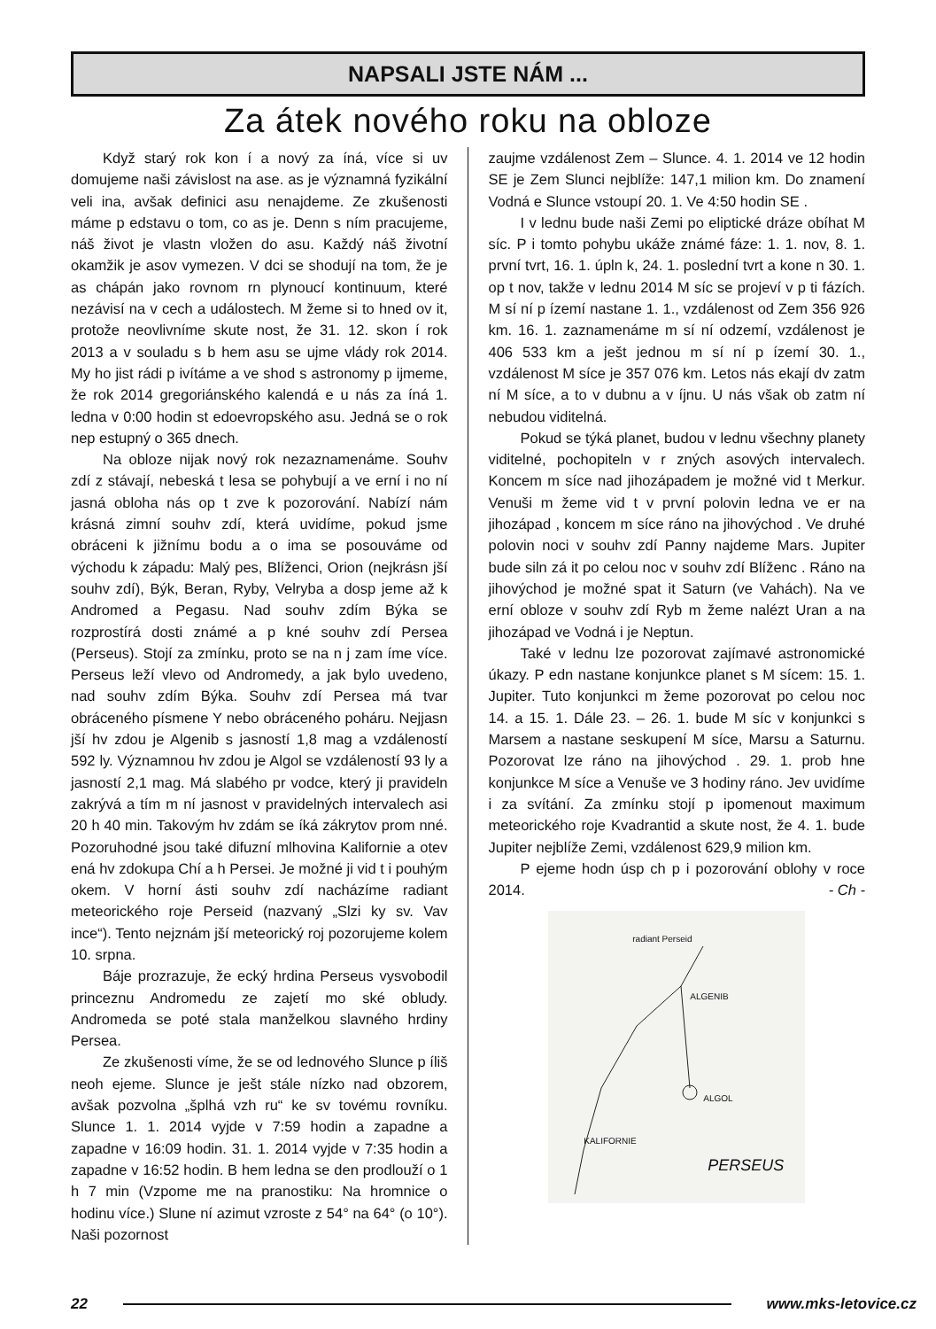NAPSALI JSTE NÁM ...
Za átek nového roku na obloze
Když starý rok kon í a nový za íná, více si uv domujeme naši závislost na ase. as je významná fyzikální veli ina, avšak definici asu nenajdeme. Ze zkušenosti máme p edstavu o tom, co as je. Denn s ním pracujeme, náš život je vlastn vložen do asu. Každý náš životní okamžik je asov vymezen. V dci se shodují na tom, že je as chápán jako rovnom rn plynoucí kontinuum, které nezávisí na v cech a událostech. M žeme si to hned ov it, protože neovlivníme skute nost, že 31. 12. skon í rok 2013 a v souladu s b hem asu se ujme vlády rok 2014. My ho jist rádi p ivítáme a ve shod s astronomy p ijmeme, že rok 2014 gregoriánského kalendá e u nás za íná 1. ledna v 0:00 hodin st edoevropského asu. Jedná se o rok nep estupný o 365 dnech.
Na obloze nijak nový rok nezaznamenáme. Souhv zdí z stávají, nebeská t lesa se pohybují a ve erní i no ní jasná obloha nás op t zve k pozorování. Nabízí nám krásná zimní souhv zdí, která uvidíme, pokud jsme obráceni k jižnímu bodu a o ima se posouváme od východu k západu: Malý pes, Blíženci, Orion (nejkrásn jší souhv zdí), Býk, Beran, Ryby, Velryba a dosp jeme až k Andromed a Pegasu. Nad souhv zdím Býka se rozprostírá dosti známé a p kné souhv zdí Persea (Perseus). Stojí za zmínku, proto se na n j zam íme více. Perseus leží vlevo od Andromedy, a jak bylo uvedeno, nad souhv zdím Býka. Souhv zdí Persea má tvar obráceného písmene Y nebo obráceného poháru. Nejjasn jší hv zdou je Algenib s jasností 1,8 mag a vzdáleností 592 ly. Významnou hv zdou je Algol se vzdáleností 93 ly a jasností 2,1 mag. Má slabého pr vodce, který ji pravideln zakrývá a tím m ní jasnost v pravidelných intervalech asi 20 h 40 min. Takovým hv zdám se íká zákrytov prom nné. Pozoruhodné jsou také difuzní mlhovina Kalifornie a otev ená hv zdokupa Chí a h Persei. Je možné ji vid t i pouhým okem. V horní ásti souhv zdí nacházíme radiant meteorického roje Perseid (nazvaný „Slzi ky sv. Vav ince“). Tento nejznám jší meteorický roj pozorujeme kolem 10. srpna.
Báje prozrazuje, že ecký hrdina Perseus vysvobodil princeznu Andromedu ze zajetí mo ské obludy. Andromeda se poté stala manželkou slavného hrdiny Persea.
Ze zkušenosti víme, že se od lednového Slunce p íliš neoh ejeme. Slunce je ješt stále nízko nad obzorem, avšak pozvolna „šplhá vzh ru“ ke sv tovému rovníku. Slunce 1. 1. 2014 vyjde v 7:59 hodin a zapadne a zapadne v 16:09 hodin. 31. 1. 2014 vyjde v 7:35 hodin a zapadne v 16:52 hodin. B hem ledna se den prodlouží o 1 h 7 min (Vzpome me na pranostiku: Na hromnice o hodinu více.) Slune ní azimut vzroste z 54° na 64° (o 10°). Naši pozornost
zaujme vzdálenost Zem – Slunce. 4. 1. 2014 ve 12 hodin SE je Zem Slunci nejblíže: 147,1 milion km. Do znamení Vodná e Slunce vstoupí 20. 1. Ve 4:50 hodin SE .
I v lednu bude naši Zemi po eliptické dráze obíhat M síc. P i tomto pohybu ukáže známé fáze: 1. 1. nov, 8. 1. první tvrt, 16. 1. úpln k, 24. 1. poslední tvrt a kone n 30. 1. op t nov, takže v lednu 2014 M síc se projeví v p ti fázích. M sí ní p ízemí nastane 1. 1., vzdálenost od Zem 356 926 km. 16. 1. zaznamenáme m sí ní odzemí, vzdálenost je 406 533 km a ješt jednou m sí ní p ízemí 30. 1., vzdálenost M síce je 357 076 km. Letos nás ekají dv zatm ní M síce, a to v dubnu a v íjnu. U nás však ob zatm ní nebudou viditelná.
Pokud se týká planet, budou v lednu všechny planety viditelné, pochopiteln v r zných asových intervalech. Koncem m síce nad jihozápadem je možné vid t Merkur. Venuši m žeme vid t v první polovin ledna ve er na jihozápad , koncem m síce ráno na jihovýchod . Ve druhé polovin noci v souhv zdí Panny najdeme Mars. Jupiter bude siln zá it po celou noc v souhv zdí Blíženc . Ráno na jihovýchod je možné spat it Saturn (ve Vahách). Na ve erní obloze v souhv zdí Ryb m žeme nalézt Uran a na jihozápad ve Vodná i je Neptun.
Také v lednu lze pozorovat zajímavé astronomické úkazy. P edn nastane konjunkce planet s M sícem: 15. 1. Jupiter. Tuto konjunkci m žeme pozorovat po celou noc 14. a 15. 1. Dále 23. – 26. 1. bude M síc v konjunkci s Marsem a nastane seskupení M síce, Marsu a Saturnu. Pozorovat lze ráno na jihovýchod . 29. 1. prob hne konjunkce M síce a Venuše ve 3 hodiny ráno. Jev uvidíme i za svítání. Za zmínku stojí p ipomenout maximum meteorického roje Kvadrantid a skute nost, že 4. 1. bude Jupiter nejblíže Zemi, vzdálenost 629,9 milion km.
P ejeme hodn úsp ch p i pozorování oblohy v roce 2014. - Ch -
radiant Perseid
ALGENIB
ALGOL
KALIFORNIE
PERSEUS
22 www.mks-letovice.cz